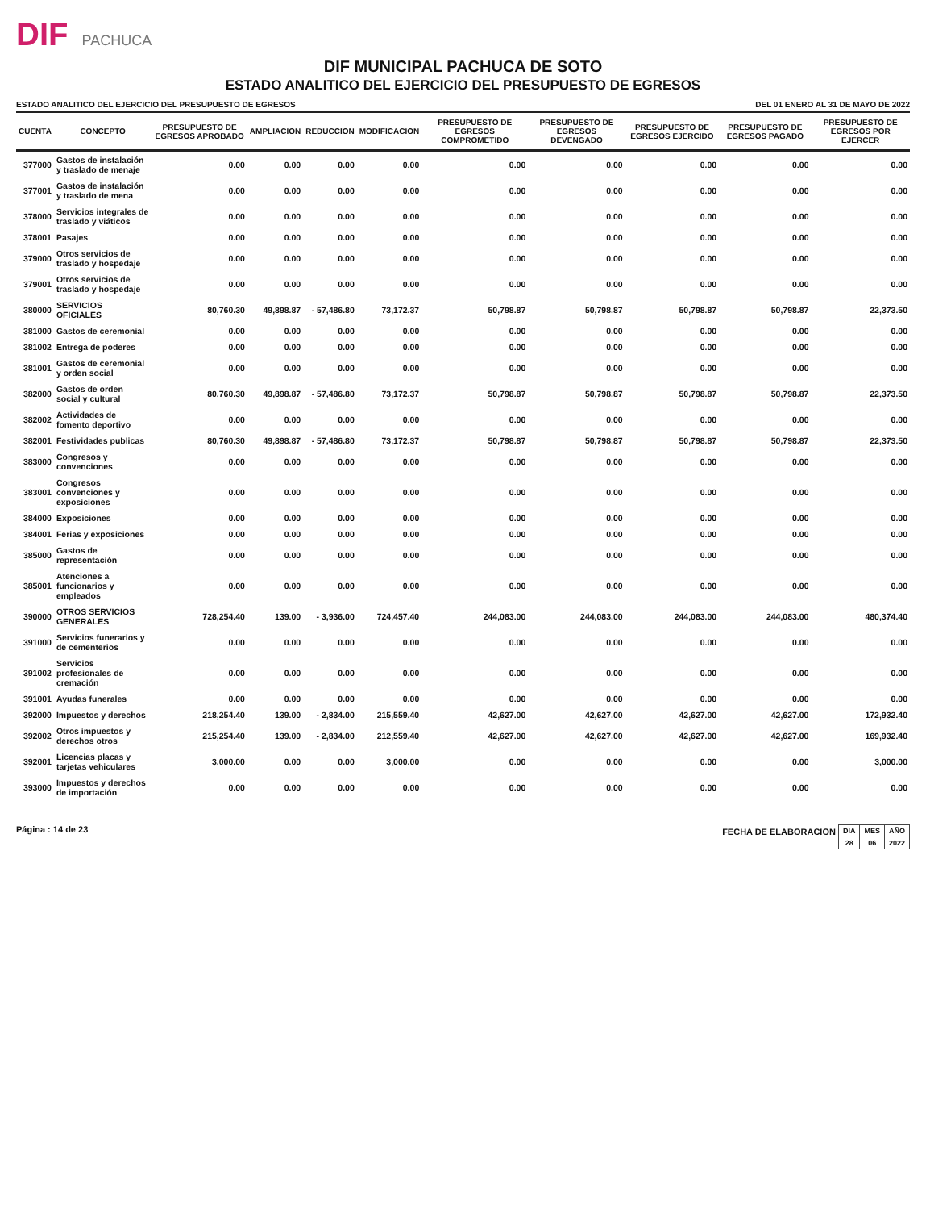DIF PACHUCA
DIF MUNICIPAL PACHUCA DE SOTO
ESTADO ANALITICO DEL EJERCICIO DEL PRESUPUESTO DE EGRESOS
ESTADO ANALITICO DEL EJERCICIO DEL PRESUPUESTO DE EGRESOS DEL 01 ENERO AL 31 DE MAYO DE 2022
| CUENTA | CONCEPTO | PRESUPUESTO DE EGRESOS APROBADO | AMPLIACION | REDUCCION | MODIFICACION | PRESUPUESTO DE EGRESOS COMPROMETIDO | PRESUPUESTO DE EGRESOS DEVENGADO | PRESUPUESTO DE EGRESOS EJERCIDO | PRESUPUESTO DE EGRESOS PAGADO | PRESUPUESTO DE EGRESOS POR EJERCER |
| --- | --- | --- | --- | --- | --- | --- | --- | --- | --- | --- |
| 377000 | Gastos de instalación y traslado de menaje | 0.00 | 0.00 | 0.00 | 0.00 | 0.00 | 0.00 | 0.00 | 0.00 | 0.00 |
| 377001 | Gastos de instalación y traslado de mena | 0.00 | 0.00 | 0.00 | 0.00 | 0.00 | 0.00 | 0.00 | 0.00 | 0.00 |
| 378000 | Servicios integrales de traslado y viáticos | 0.00 | 0.00 | 0.00 | 0.00 | 0.00 | 0.00 | 0.00 | 0.00 | 0.00 |
| 378001 | Pasajes | 0.00 | 0.00 | 0.00 | 0.00 | 0.00 | 0.00 | 0.00 | 0.00 | 0.00 |
| 379000 | Otros servicios de traslado y hospedaje | 0.00 | 0.00 | 0.00 | 0.00 | 0.00 | 0.00 | 0.00 | 0.00 | 0.00 |
| 379001 | Otros servicios de traslado y hospedaje | 0.00 | 0.00 | 0.00 | 0.00 | 0.00 | 0.00 | 0.00 | 0.00 | 0.00 |
| 380000 | SERVICIOS OFICIALES | 80,760.30 | 49,898.87 | - 57,486.80 | 73,172.37 | 50,798.87 | 50,798.87 | 50,798.87 | 50,798.87 | 22,373.50 |
| 381000 | Gastos de ceremonial | 0.00 | 0.00 | 0.00 | 0.00 | 0.00 | 0.00 | 0.00 | 0.00 | 0.00 |
| 381002 | Entrega de poderes | 0.00 | 0.00 | 0.00 | 0.00 | 0.00 | 0.00 | 0.00 | 0.00 | 0.00 |
| 381001 | Gastos de ceremonial y orden social | 0.00 | 0.00 | 0.00 | 0.00 | 0.00 | 0.00 | 0.00 | 0.00 | 0.00 |
| 382000 | Gastos de orden social y cultural | 80,760.30 | 49,898.87 | - 57,486.80 | 73,172.37 | 50,798.87 | 50,798.87 | 50,798.87 | 50,798.87 | 22,373.50 |
| 382002 | Actividades de fomento deportivo | 0.00 | 0.00 | 0.00 | 0.00 | 0.00 | 0.00 | 0.00 | 0.00 | 0.00 |
| 382001 | Festividades publicas | 80,760.30 | 49,898.87 | - 57,486.80 | 73,172.37 | 50,798.87 | 50,798.87 | 50,798.87 | 50,798.87 | 22,373.50 |
| 383000 | Congresos y convenciones | 0.00 | 0.00 | 0.00 | 0.00 | 0.00 | 0.00 | 0.00 | 0.00 | 0.00 |
| 383001 | Congresos convenciones y exposiciones | 0.00 | 0.00 | 0.00 | 0.00 | 0.00 | 0.00 | 0.00 | 0.00 | 0.00 |
| 384000 | Exposiciones | 0.00 | 0.00 | 0.00 | 0.00 | 0.00 | 0.00 | 0.00 | 0.00 | 0.00 |
| 384001 | Ferias y exposiciones | 0.00 | 0.00 | 0.00 | 0.00 | 0.00 | 0.00 | 0.00 | 0.00 | 0.00 |
| 385000 | Gastos de representación | 0.00 | 0.00 | 0.00 | 0.00 | 0.00 | 0.00 | 0.00 | 0.00 | 0.00 |
| 385001 | Atenciones a funcionarios y empleados | 0.00 | 0.00 | 0.00 | 0.00 | 0.00 | 0.00 | 0.00 | 0.00 | 0.00 |
| 390000 | OTROS SERVICIOS GENERALES | 728,254.40 | 139.00 | - 3,936.00 | 724,457.40 | 244,083.00 | 244,083.00 | 244,083.00 | 244,083.00 | 480,374.40 |
| 391000 | Servicios funerarios y de cementerios | 0.00 | 0.00 | 0.00 | 0.00 | 0.00 | 0.00 | 0.00 | 0.00 | 0.00 |
| 391002 | Servicios profesionales de cremación | 0.00 | 0.00 | 0.00 | 0.00 | 0.00 | 0.00 | 0.00 | 0.00 | 0.00 |
| 391001 | Ayudas funerales | 0.00 | 0.00 | 0.00 | 0.00 | 0.00 | 0.00 | 0.00 | 0.00 | 0.00 |
| 392000 | Impuestos y derechos | 218,254.40 | 139.00 | - 2,834.00 | 215,559.40 | 42,627.00 | 42,627.00 | 42,627.00 | 42,627.00 | 172,932.40 |
| 392002 | Otros impuestos y derechos otros | 215,254.40 | 139.00 | - 2,834.00 | 212,559.40 | 42,627.00 | 42,627.00 | 42,627.00 | 42,627.00 | 169,932.40 |
| 392001 | Licencias placas y tarjetas vehiculares | 3,000.00 | 0.00 | 0.00 | 3,000.00 | 0.00 | 0.00 | 0.00 | 0.00 | 3,000.00 |
| 393000 | Impuestos y derechos de importación | 0.00 | 0.00 | 0.00 | 0.00 | 0.00 | 0.00 | 0.00 | 0.00 | 0.00 |
Página : 14 de 23 FECHA DE ELABORACION
| DIA | MES | AÑO |
| 28 | 06 | 2022 |